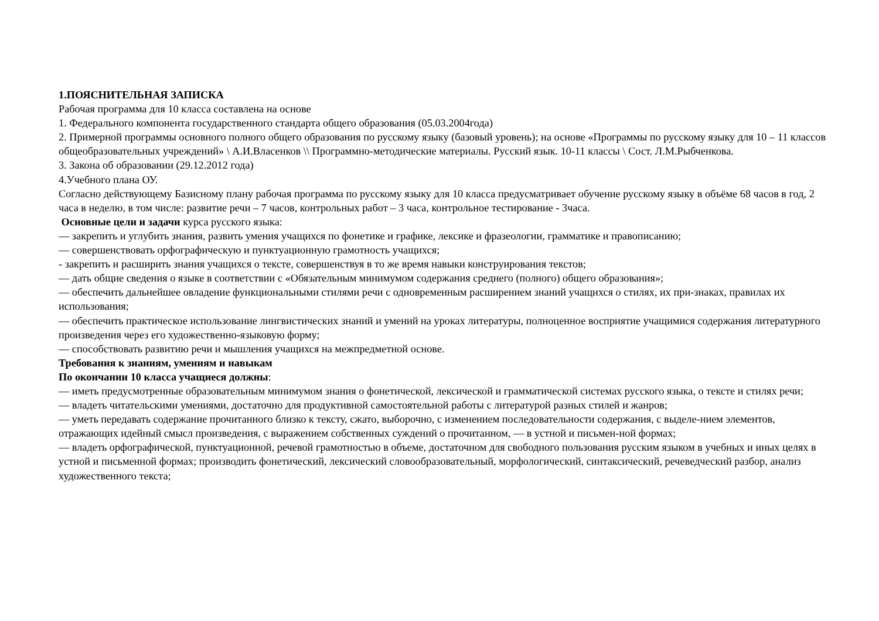1.ПОЯСНИТЕЛЬНАЯ ЗАПИСКА
Рабочая программа для 10 класса составлена на основе
1. Федерального компонента государственного стандарта общего образования (05.03.2004года)
2. Примерной программы основного полного общего образования по русскому языку (базовый уровень); на основе «Программы по русскому языку для 10 – 11 классов общеобразовательных учреждений» \ А.И.Власенков \\ Программно-методические материалы. Русский язык. 10-11 классы \ Сост. Л.М.Рыбченкова.
3. Закона об образовании (29.12.2012 года)
4.Учебного плана ОУ.
Согласно действующему Базисному плану рабочая программа по русскому языку для 10 класса предусматривает обучение русскому языку в объёме 68 часов в год, 2 часа в неделю, в том числе: развитие речи – 7 часов, контрольных работ – 3 часа, контрольное тестирование - 3часа.
Основные цели и задачи курса русского языка:
— закрепить и углубить знания, развить умения учащихся по фонетике и графике, лексике и фразеологии, грамматике и правописанию;
— совершенствовать орфографическую и пунктуационную грамотность учащихся;
- закрепить и расширить знания учащихся о тексте, совершенствуя в то же время навыки конструирования текстов;
— дать общие сведения о языке в соответствии с «Обязательным минимумом содержания среднего (полного) общего образования»;
— обеспечить дальнейшее овладение функциональными стилями речи с одновременным расширением знаний учащихся о стилях, их при-знаках, правилах их использования;
— обеспечить практическое использование лингвистических знаний и умений на уроках литературы, полноценное восприятие учащимися содержания литературного произведения через его художественно-языковую форму;
— способствовать развитию речи и мышления учащихся на межпредметной основе.
Требования к знаниям, умениям и навыкам
По окончании 10 класса учащиеся должны:
— иметь предусмотренные образовательным минимумом знания о фонетической, лексической и грамматической системах русского языка, о тексте и стилях речи;
— владеть читательскими умениями, достаточно для продуктивной самостоятельной работы с литературой разных стилей и жанров;
— уметь передавать содержание прочитанного близко к тексту, сжато, выборочно, с изменением последовательности содержания, с выделе-нием элементов, отражающих идейный смысл произведения, с выражением собственных суждений о прочитанном, — в устной и письмен-ной формах;
— владеть орфографической, пунктуационной, речевой грамотностью в объеме, достаточном для свободного пользования русским языком в учебных и иных целях в устной и письменной формах; производить фонетический, лексический словообразовательный, морфологический, синтаксический, речеведческий разбор, анализ художественного текста;